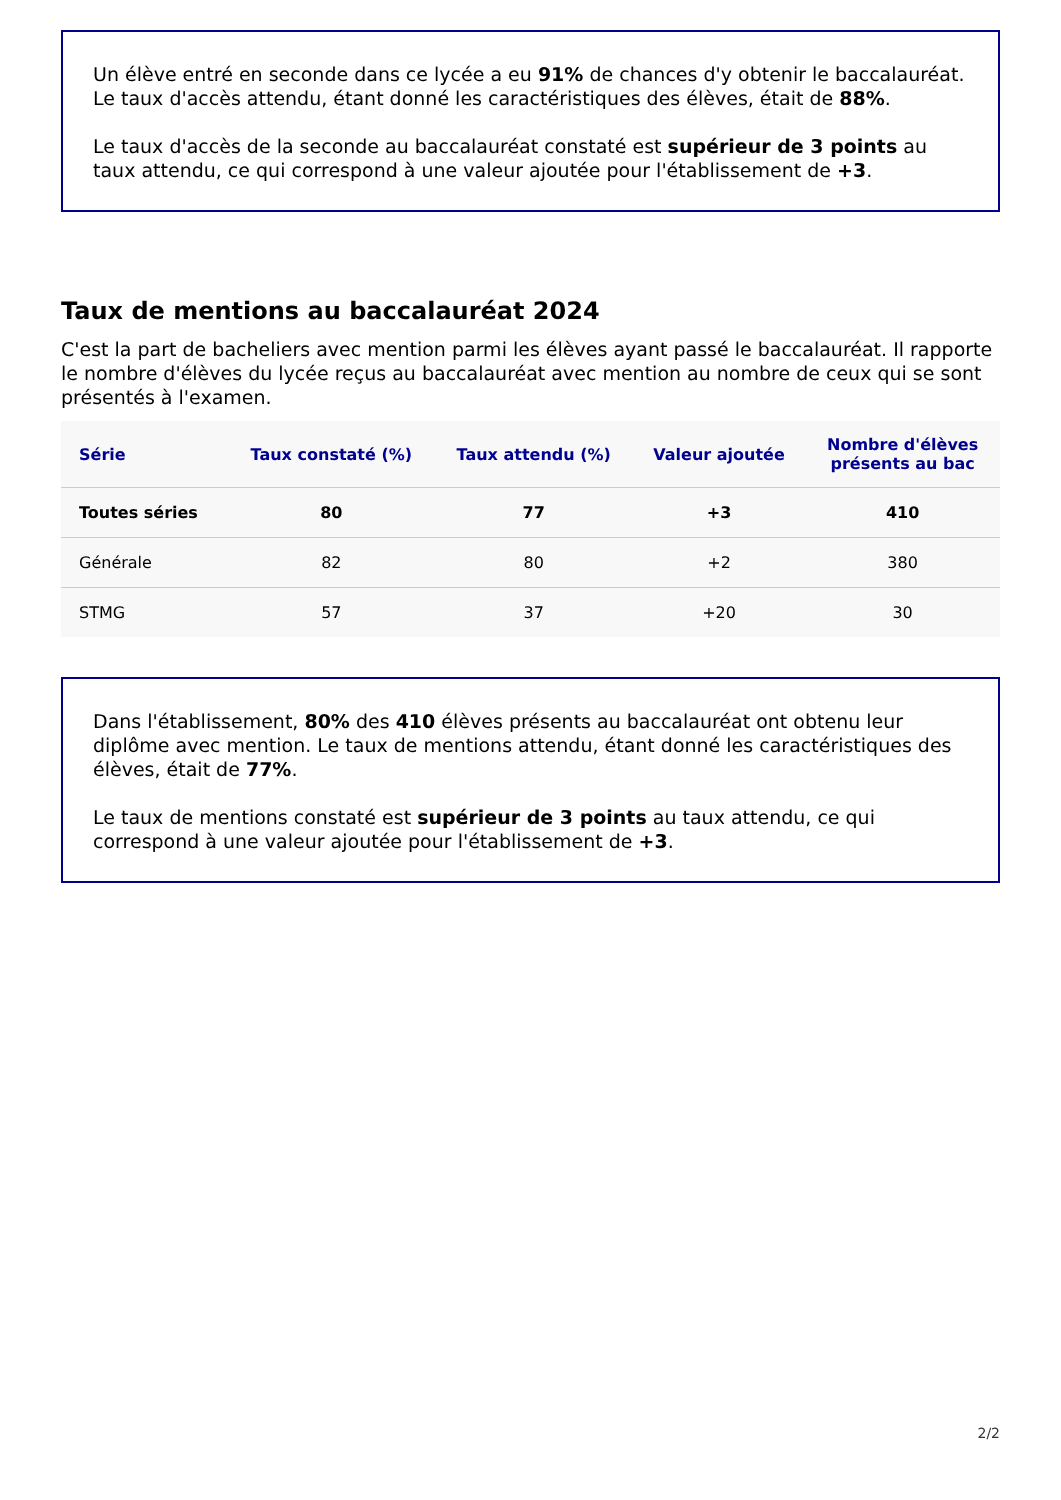Un élève entré en seconde dans ce lycée a eu 91% de chances d'y obtenir le baccalauréat.
Le taux d'accès attendu, étant donné les caractéristiques des élèves, était de 88%.
Le taux d'accès de la seconde au baccalauréat constaté est supérieur de 3 points au taux attendu, ce qui correspond à une valeur ajoutée pour l'établissement de +3.
Taux de mentions au baccalauréat 2024
C'est la part de bacheliers avec mention parmi les élèves ayant passé le baccalauréat. Il rapporte le nombre d'élèves du lycée reçus au baccalauréat avec mention au nombre de ceux qui se sont présentés à l'examen.
| Série | Taux constaté (%) | Taux attendu (%) | Valeur ajoutée | Nombre d'élèves présents au bac |
| --- | --- | --- | --- | --- |
| Toutes séries | 80 | 77 | +3 | 410 |
| Générale | 82 | 80 | +2 | 380 |
| STMG | 57 | 37 | +20 | 30 |
Dans l'établissement, 80% des 410 élèves présents au baccalauréat ont obtenu leur diplôme avec mention. Le taux de mentions attendu, étant donné les caractéristiques des élèves, était de 77%.
Le taux de mentions constaté est supérieur de 3 points au taux attendu, ce qui correspond à une valeur ajoutée pour l'établissement de +3.
2/2